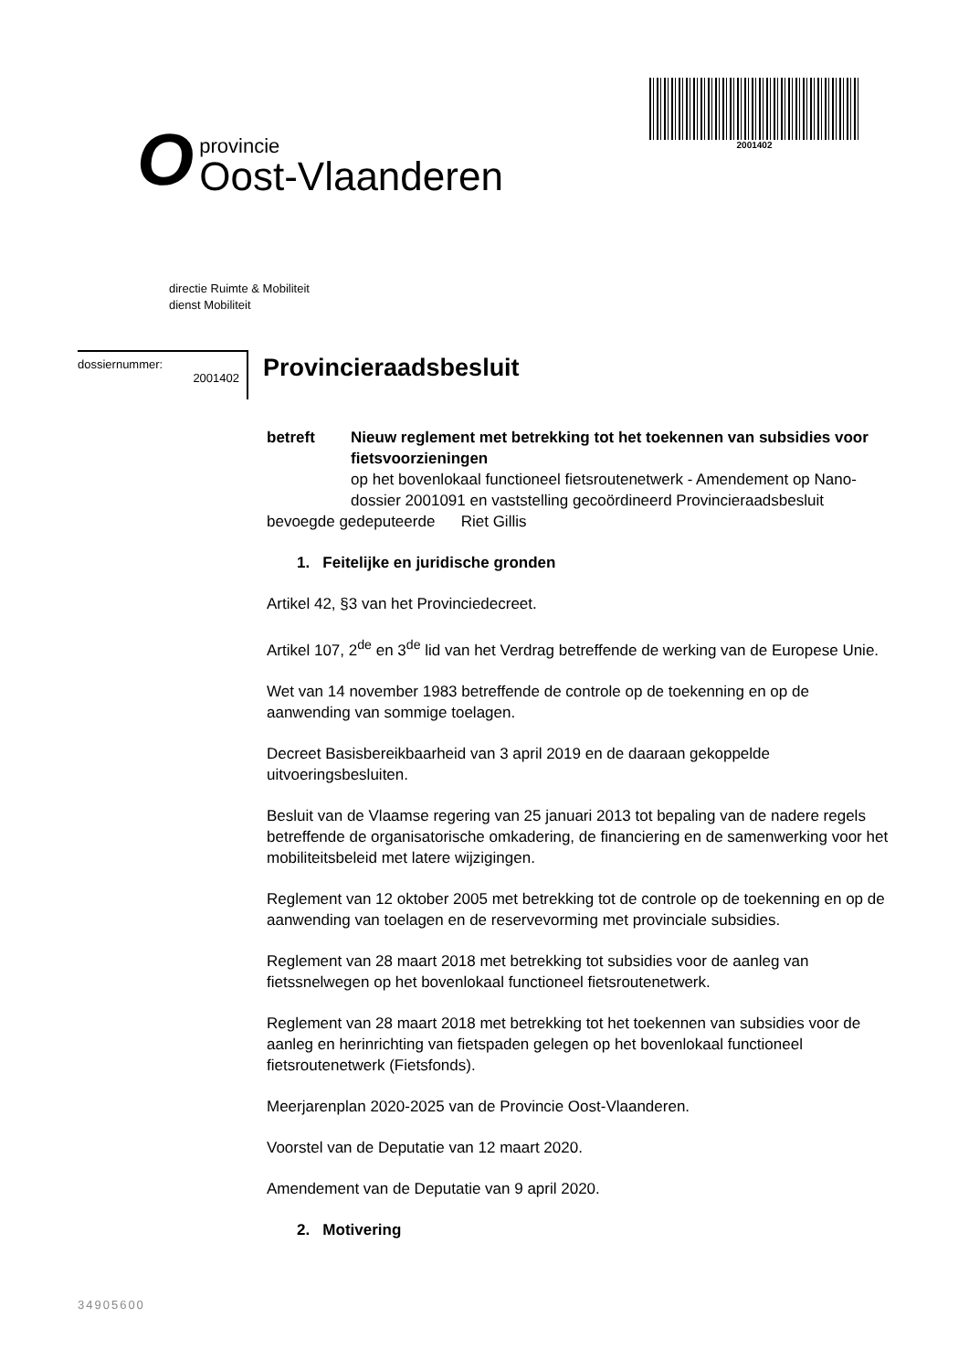Oprovincie
Oost-Vlaanderen
2001402
directie Ruimte & Mobiliteit
dienst Mobiliteit
dossiernummer:
2001402
Provincieraadsbesluit
betreft Nieuw reglement met betrekking tot het toekennen van subsidies voor fietsvoorzieningen
op het bovenlokaal functioneel fietsroutenetwerk - Amendement op Nano-dossier 2001091 en vaststelling gecoördineerd Provincieraadsbesluit
bevoegde gedeputeerde Riet Gillis
1. Feitelijke en juridische gronden
Artikel 42, §3 van het Provinciedecreet.
Artikel 107, 2<sup>de</sup> en 3<sup>de</sup> lid van het Verdrag betreffende de werking van de Europese Unie.
Wet van 14 november 1983 betreffende de controle op de toekenning en op de aanwending van sommige toelagen.
Decreet Basisbereikbaarheid van 3 april 2019 en de daaraan gekoppelde uitvoeringsbesluiten.
Besluit van de Vlaamse regering van 25 januari 2013 tot bepaling van de nadere regels betreffende de organisatorische omkadering, de financiering en de samenwerking voor het mobiliteitsbeleid met latere wijzigingen.
Reglement van 12 oktober 2005 met betrekking tot de controle op de toekenning en op de aanwending van toelagen en de reservevorming met provinciale subsidies.
Reglement van 28 maart 2018 met betrekking tot subsidies voor de aanleg van fietssnelwegen op het bovenlokaal functioneel fietsroutenetwerk.
Reglement van 28 maart 2018 met betrekking tot het toekennen van subsidies voor de aanleg en herinrichting van fietspaden gelegen op het bovenlokaal functioneel fietsroutenetwerk (Fietsfonds).
Meerjarenplan 2020-2025 van de Provincie Oost-Vlaanderen.
Voorstel van de Deputatie van 12 maart 2020.
Amendement van de Deputatie van 9 april 2020.
2. Motivering
34905600